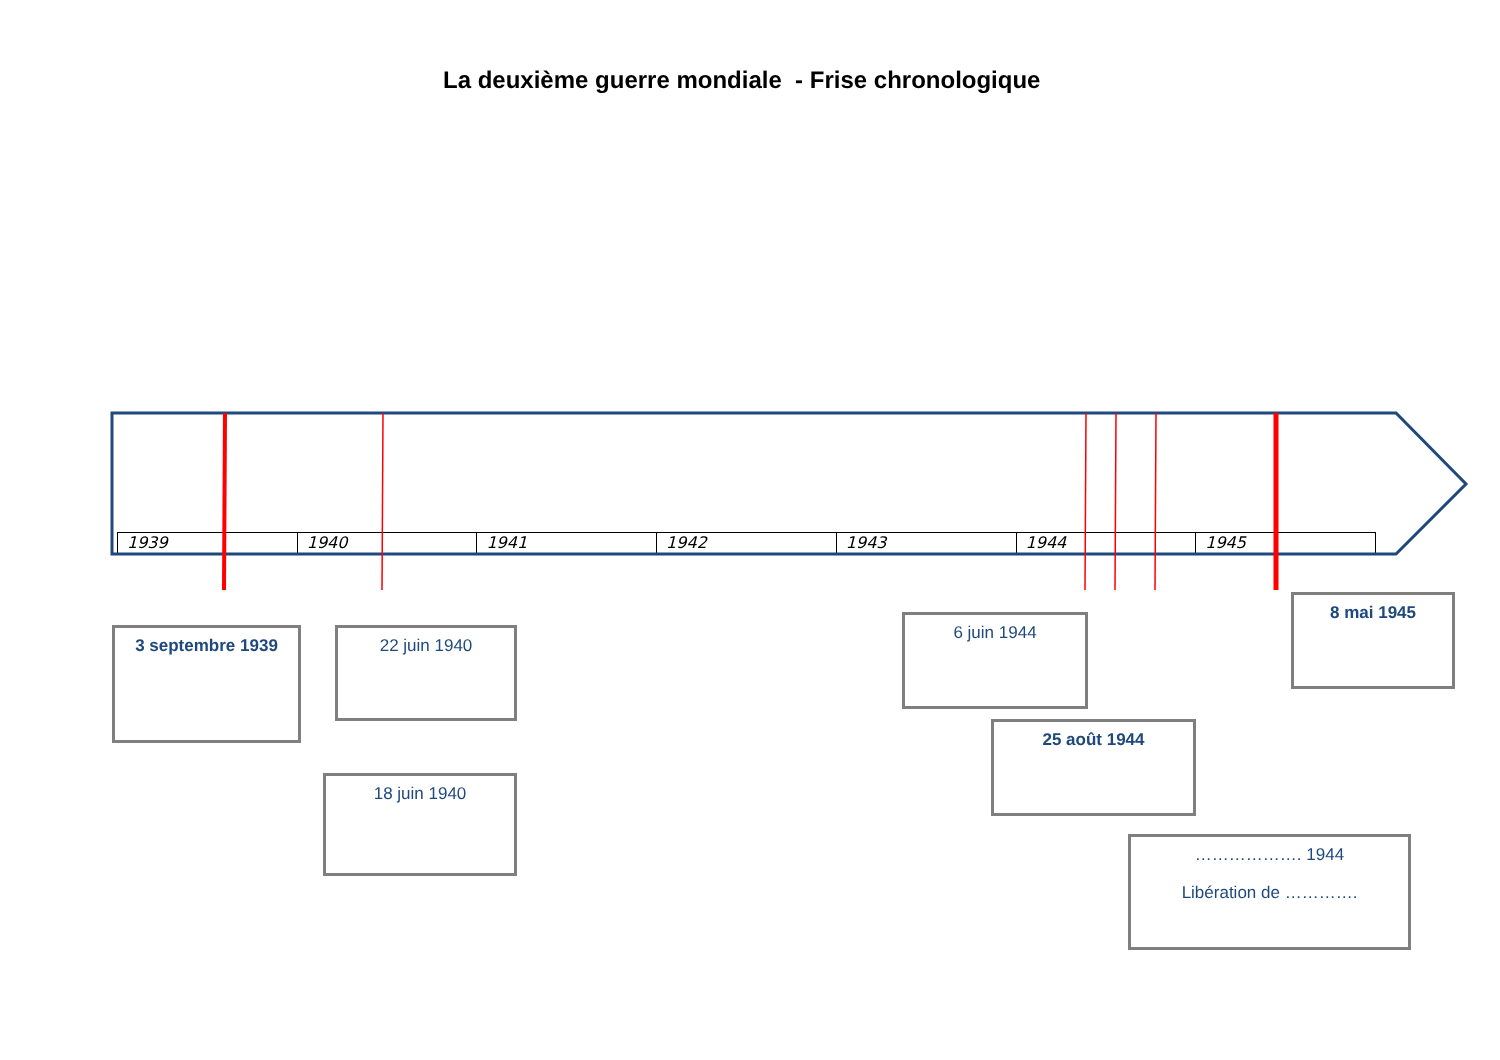La deuxième guerre mondiale - Frise chronologique
| 1939 | 1940 | 1941 | 1942 | 1943 | 1944 | 1945 |
3 septembre 1939
22 juin 1940
18 juin 1940
6 juin 1944
25 août 1944
8 mai 1945
………………. 1944
Libération de ………….